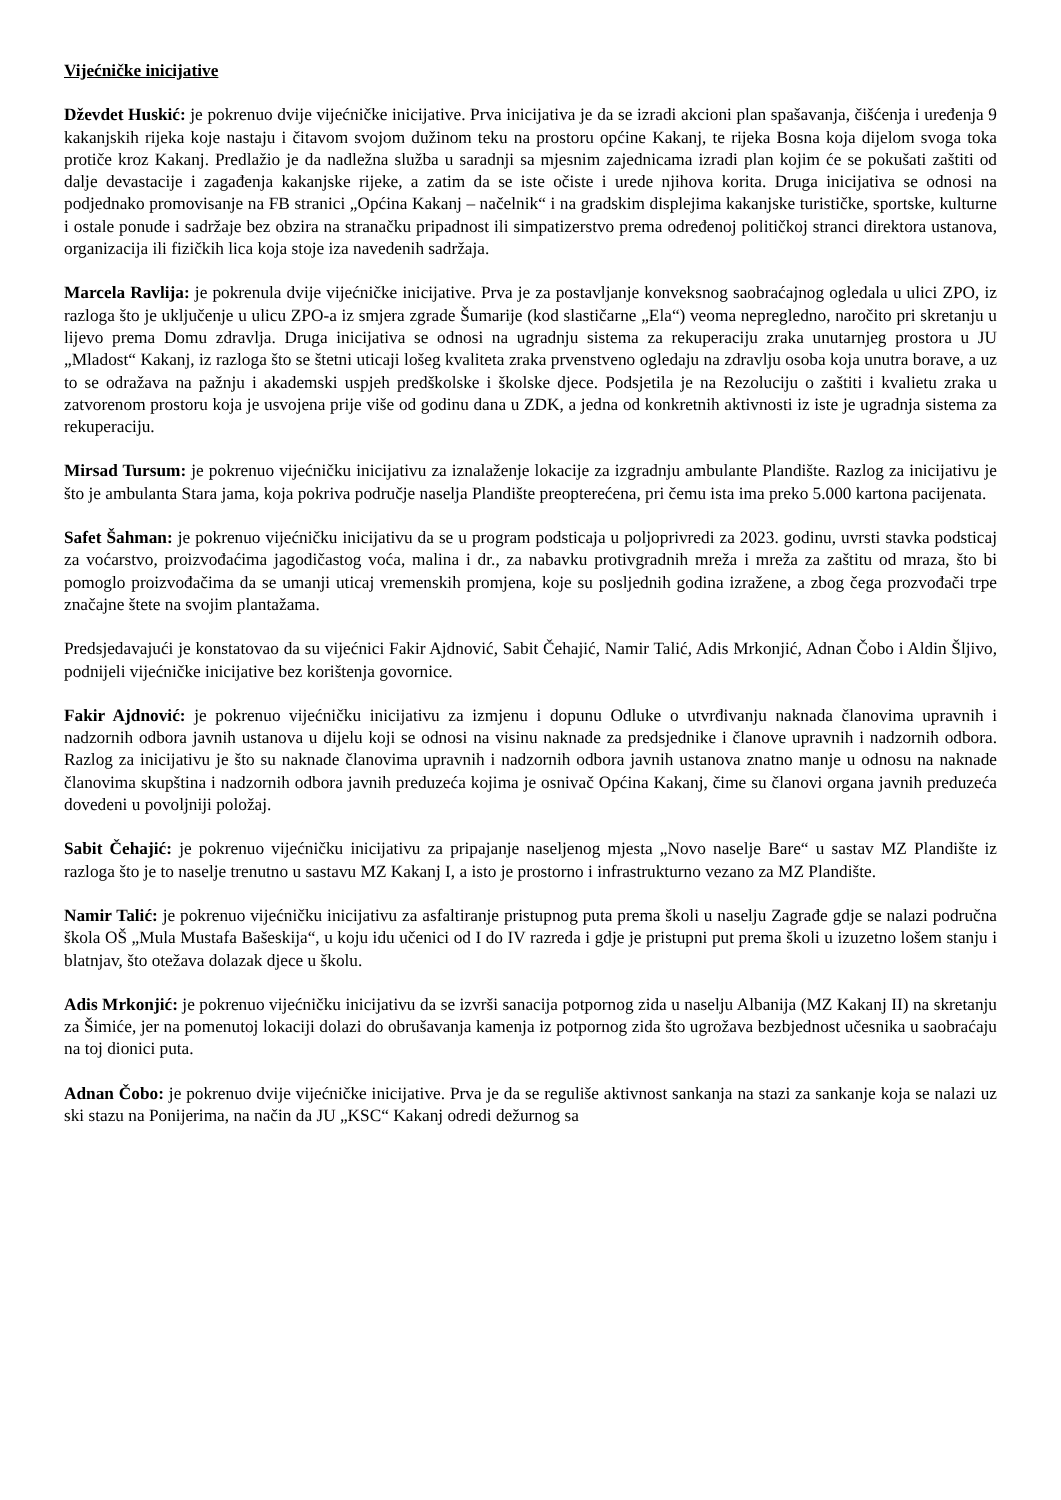Vijećničke inicijative
Dževdet Huskić: je pokrenuo dvije vijećničke inicijative. Prva inicijativa je da se izradi akcioni plan spašavanja, čišćenja i uređenja 9 kakanjskih rijeka koje nastaju i čitavom svojom dužinom teku na prostoru općine Kakanj, te rijeka Bosna koja dijelom svoga toka protiče kroz Kakanj. Predlažio je da nadležna služba u saradnji sa mjesnim zajednicama izradi plan kojim će se pokušati zaštiti od dalje devastacije i zagađenja kakanjske rijeke, a zatim da se iste očiste i urede njihova korita. Druga inicijativa se odnosi na podjednako promovisanje na FB stranici „Općina Kakanj – načelnik“ i na gradskim displejima kakanjske turističke, sportske, kulturne i ostale ponude i sadržaje bez obzira na stranačku pripadnost ili simpatizerstvo prema određenoj političkoj stranci direktora ustanova, organizacija ili fizičkih lica koja stoje iza navedenih sadržaja.
Marcela Ravlija: je pokrenula dvije vijećničke inicijative. Prva je za postavljanje konveksnog saobraćajnog ogledala u ulici ZPO, iz razloga što je uključenje u ulicu ZPO-a iz smjera zgrade Šumarije (kod slastičarne „Ela“) veoma nepregledno, naročito pri skretanju u lijevo prema Domu zdravlja. Druga inicijativa se odnosi na ugradnju sistema za rekuperaciju zraka unutarnjeg prostora u JU „Mladost“ Kakanj, iz razloga što se štetni uticaji lošeg kvaliteta zraka prvenstveno ogledaju na zdravlju osoba koja unutra borave, a uz to se odražava na pažnju i akademski uspjeh predškolske i školske djece. Podsjetila je na Rezoluciju o zaštiti i kvalietu zraka u zatvorenom prostoru koja je usvojena prije više od godinu dana u ZDK, a jedna od konkretnih aktivnosti iz iste je ugradnja sistema za rekuperaciju.
Mirsad Tursum: je pokrenuo vijećničku inicijativu za iznalaženje lokacije za izgradnju ambulante Plandište. Razlog za inicijativu je što je ambulanta Stara jama, koja pokriva područje naselja Plandište preopterećena, pri čemu ista ima preko 5.000 kartona pacijenata.
Safet Šahman: je pokrenuo vijećničku inicijativu da se u program podsticaja u poljoprivredi za 2023. godinu, uvrsti stavka podsticaj za voćarstvo, proizvođaćima jagodičastog voća, malina i dr., za nabavku protivgradnih mreža i mreža za zaštitu od mraza, što bi pomoglo proizvođačima da se umanji uticaj vremenskih promjena, koje su posljednih godina izražene, a zbog čega prozvođači trpe značajne štete na svojim plantažama.
Predsjedavajući je konstatovao da su vijećnici Fakir Ajdnović, Sabit Čehajić, Namir Talić, Adis Mrkonjić, Adnan Čobo i Aldin Šljivo, podnijeli vijećničke inicijative bez korištenja govornice.
Fakir Ajdnović: je pokrenuo vijećničku inicijativu za izmjenu i dopunu Odluke o utvrđivanju naknada članovima upravnih i nadzornih odbora javnih ustanova u dijelu koji se odnosi na visinu naknade za predsjednike i članove upravnih i nadzornih odbora. Razlog za inicijativu je što su naknade članovima upravnih i nadzornih odbora javnih ustanova znatno manje u odnosu na naknade članovima skupština i nadzornih odbora javnih preduzeća kojima je osnivač Općina Kakanj, čime su članovi organa javnih preduzeća dovedeni u povoljniji položaj.
Sabit Čehajić: je pokrenuo vijećničku inicijativu za pripajanje naseljenog mjesta „Novo naselje Bare“ u sastav MZ Plandište iz razloga što je to naselje trenutno u sastavu MZ Kakanj I, a isto je prostorno i infrastrukturno vezano za MZ Plandište.
Namir Talić: je pokrenuo vijećničku inicijativu za asfaltiranje pristupnog puta prema školi u naselju Zagrađe gdje se nalazi područna škola OŠ „Mula Mustafa Bašeskija“, u koju idu učenici od I do IV razreda i gdje je pristupni put prema školi u izuzetno lošem stanju i blatnjav, što otežava dolazak djece u školu.
Adis Mrkonjić: je pokrenuo vijećničku inicijativu da se izvrši sanacija potpornog zida u naselju Albanija (MZ Kakanj II) na skretanju za Šimiće, jer na pomenutoj lokaciji dolazi do obrušavanja kamenja iz potpornog zida što ugrožava bezbjednost učesnika u saobraćaju na toj dionici puta.
Adnan Čobo: je pokrenuo dvije vijećničke inicijative. Prva je da se reguliše aktivnost sankanja na stazi za sankanje koja se nalazi uz ski stazu na Ponijerima, na način da JU „KSC“ Kakanj odredi dežurnog sa